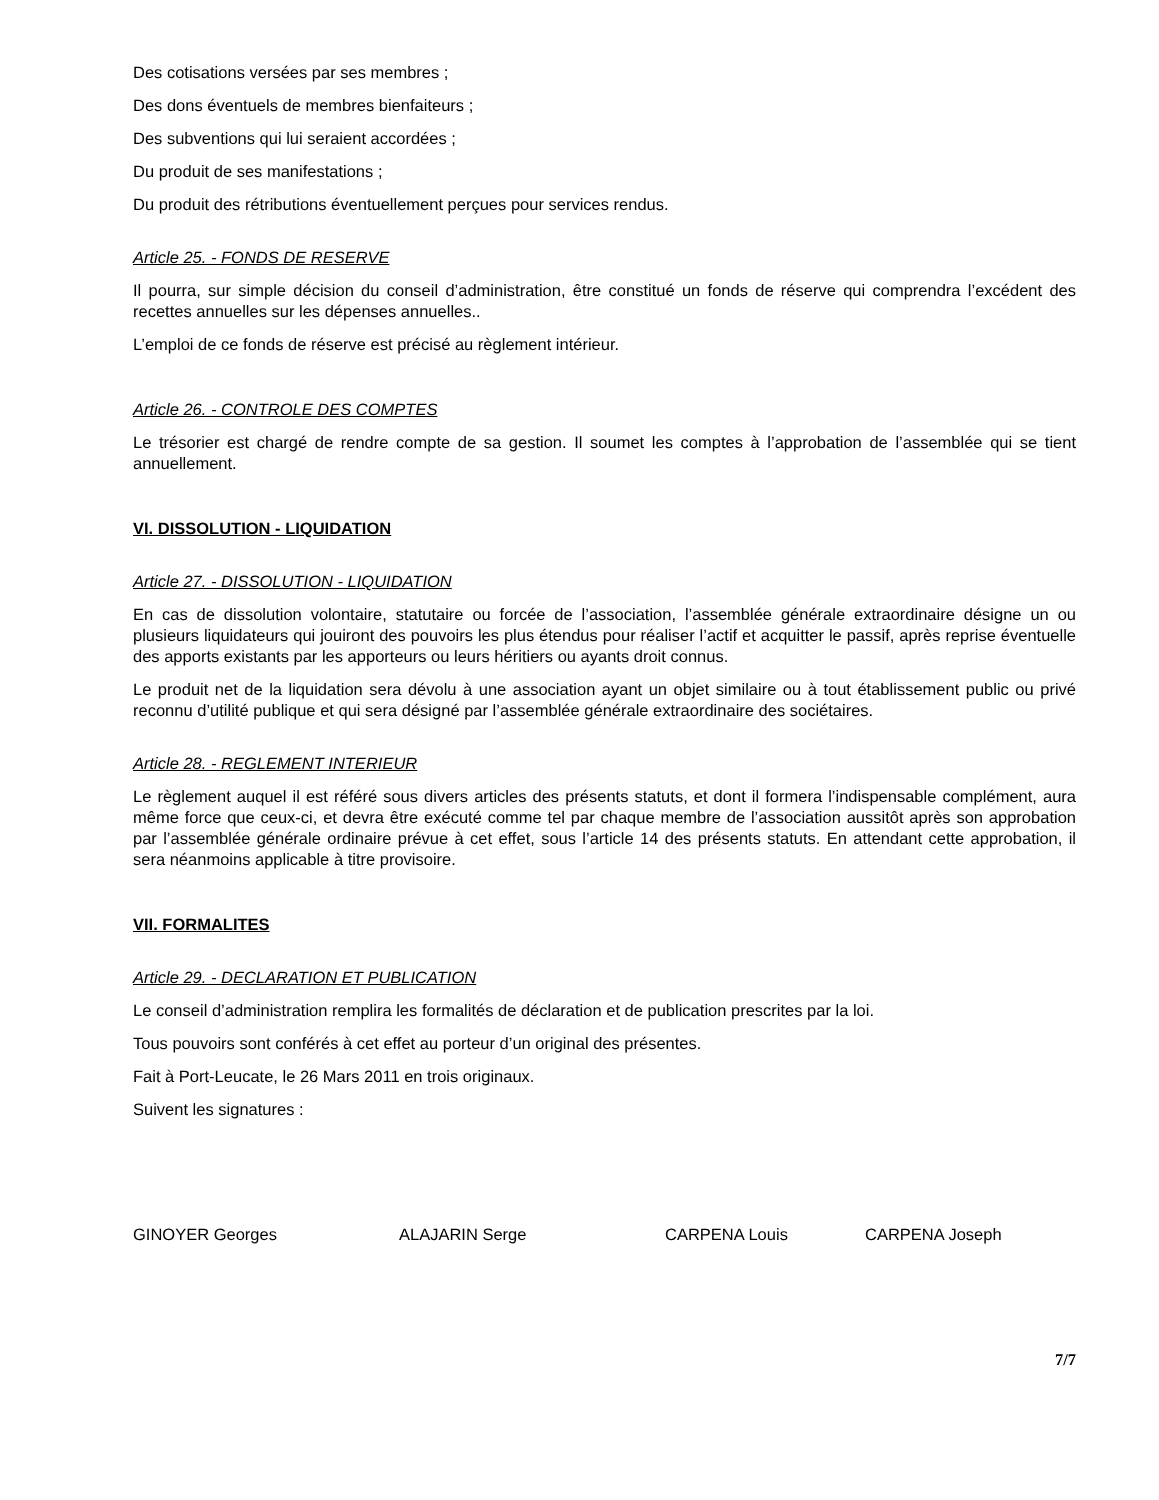Des cotisations versées par ses membres ;
Des dons éventuels de membres bienfaiteurs ;
Des subventions qui lui seraient accordées ;
Du produit de ses manifestations ;
Du produit des rétributions éventuellement perçues pour services rendus.
Article 25. - FONDS DE RESERVE
Il pourra, sur simple décision du conseil d’administration, être constitué un fonds de réserve qui comprendra l’excédent des recettes annuelles sur les dépenses annuelles..
L’emploi de ce fonds de réserve est précisé au règlement intérieur.
Article 26. - CONTROLE DES COMPTES
Le trésorier est chargé de rendre compte de sa gestion. Il soumet les comptes à l’approbation de l’assemblée qui se tient annuellement.
VI. DISSOLUTION - LIQUIDATION
Article 27. - DISSOLUTION - LIQUIDATION
En cas de dissolution volontaire, statutaire ou forcée de l’association, l’assemblée générale extraordinaire désigne un ou plusieurs liquidateurs qui jouiront des pouvoirs les plus étendus pour réaliser l’actif et acquitter le passif, après reprise éventuelle des apports existants par les apporteurs ou leurs héritiers ou ayants droit connus.
Le produit net de la liquidation sera dévolu à une association ayant un objet similaire ou à tout établissement public ou privé reconnu d’utilité publique et qui sera désigné par l’assemblée générale extraordinaire des sociétaires.
Article 28. - REGLEMENT INTERIEUR
Le règlement auquel il est référé sous divers articles des présents statuts, et dont il formera l’indispensable complément, aura même force que ceux-ci, et devra être exécuté comme tel par chaque membre de l’association aussitôt après son approbation par l’assemblée générale ordinaire prévue à cet effet, sous l’article 14 des présents statuts. En attendant cette approbation, il sera néanmoins applicable à titre provisoire.
VII. FORMALITES
Article 29. - DECLARATION ET PUBLICATION
Le conseil d’administration remplira les formalités de déclaration et de publication prescrites par la loi.
Tous pouvoirs sont conférés à cet effet au porteur d’un original des présentes.
Fait à Port-Leucate, le 26 Mars 2011 en trois originaux.
Suivent les signatures :
GINOYER Georges ALAJARIN Serge CARPENA Louis CARPENA Joseph
7/7